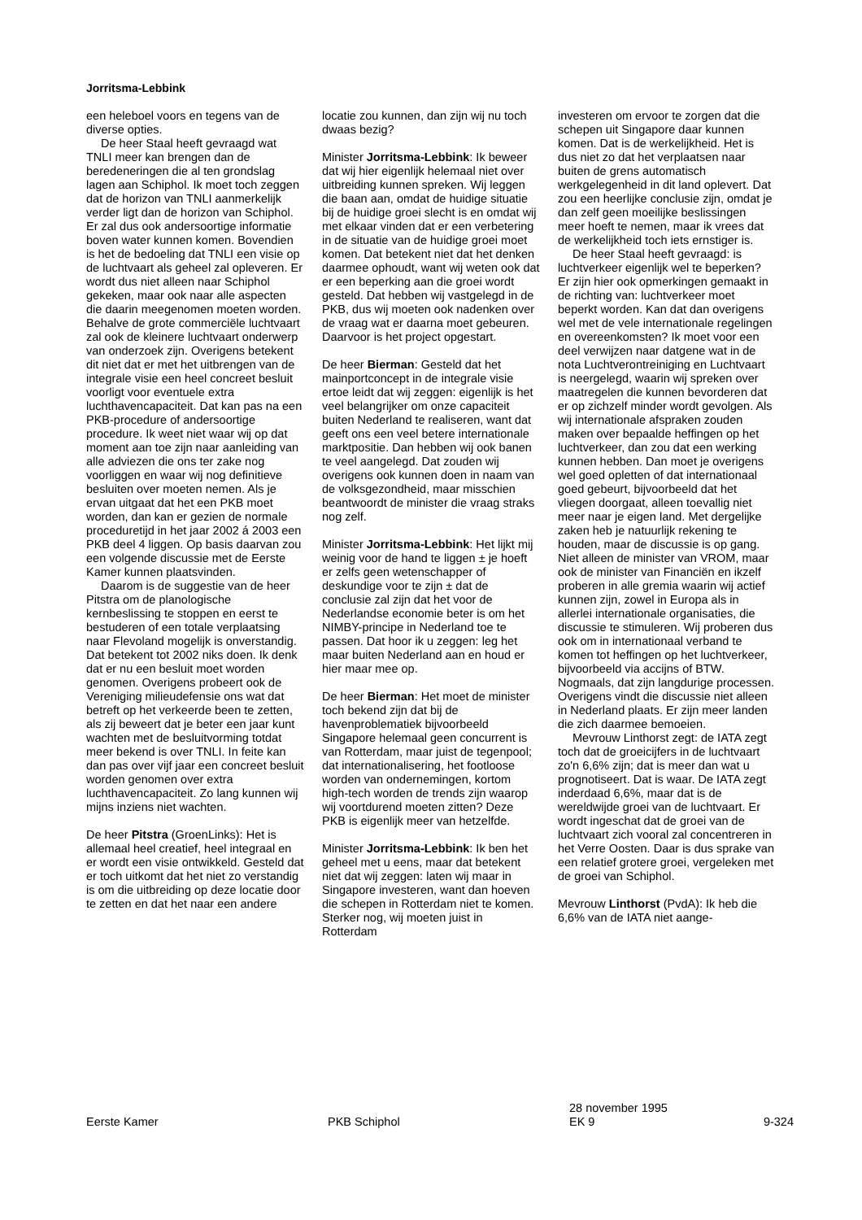Jorritsma-Lebbink
een heleboel voors en tegens van de diverse opties.
De heer Staal heeft gevraagd wat TNLI meer kan brengen dan de beredeneringen die al ten grondslag lagen aan Schiphol. Ik moet toch zeggen dat de horizon van TNLI aanmerkelijk verder ligt dan de horizon van Schiphol. Er zal dus ook andersoortige informatie boven water kunnen komen. Bovendien is het de bedoeling dat TNLI een visie op de luchtvaart als geheel zal opleveren. Er wordt dus niet alleen naar Schiphol gekeken, maar ook naar alle aspecten die daarin meegenomen moeten worden. Behalve de grote commerciële luchtvaart zal ook de kleinere luchtvaart onderwerp van onderzoek zijn. Overigens betekent dit niet dat er met het uitbrengen van de integrale visie een heel concreet besluit voorligt voor eventuele extra luchthavencapaciteit. Dat kan pas na een PKB-procedure of andersoortige procedure. Ik weet niet waar wij op dat moment aan toe zijn naar aanleiding van alle adviezen die ons ter zake nog voorliggen en waar wij nog definitieve besluiten over moeten nemen. Als je ervan uitgaat dat het een PKB moet worden, dan kan er gezien de normale proceduretijd in het jaar 2002 á 2003 een PKB deel 4 liggen. Op basis daarvan zou een volgende discussie met de Eerste Kamer kunnen plaatsvinden.
Daarom is de suggestie van de heer Pitstra om de planologische kernbeslissing te stoppen en eerst te bestuderen of een totale verplaatsing naar Flevoland mogelijk is onverstandig. Dat betekent tot 2002 niks doen. Ik denk dat er nu een besluit moet worden genomen. Overigens probeert ook de Vereniging milieudefensie ons wat dat betreft op het verkeerde been te zetten, als zij beweert dat je beter een jaar kunt wachten met de besluitvorming totdat meer bekend is over TNLI. In feite kan dan pas over vijf jaar een concreet besluit worden genomen over extra luchthavencapaciteit. Zo lang kunnen wij mijns inziens niet wachten.
De heer Pitstra (GroenLinks): Het is allemaal heel creatief, heel integraal en er wordt een visie ontwikkeld. Gesteld dat er toch uitkomt dat het niet zo verstandig is om die uitbreiding op deze locatie door te zetten en dat het naar een andere
locatie zou kunnen, dan zijn wij nu toch dwaas bezig?
Minister Jorritsma-Lebbink: Ik beweer dat wij hier eigenlijk helemaal niet over uitbreiding kunnen spreken. Wij leggen die baan aan, omdat de huidige situatie bij de huidige groei slecht is en omdat wij met elkaar vinden dat er een verbetering in de situatie van de huidige groei moet komen. Dat betekent niet dat het denken daarmee ophoudt, want wij weten ook dat er een beperking aan die groei wordt gesteld. Dat hebben wij vastgelegd in de PKB, dus wij moeten ook nadenken over de vraag wat er daarna moet gebeuren. Daarvoor is het project opgestart.
De heer Bierman: Gesteld dat het mainportconcept in de integrale visie ertoe leidt dat wij zeggen: eigenlijk is het veel belangrijker om onze capaciteit buiten Nederland te realiseren, want dat geeft ons een veel betere internationale marktpositie. Dan hebben wij ook banen te veel aangelegd. Dat zouden wij overigens ook kunnen doen in naam van de volksgezondheid, maar misschien beantwoordt de minister die vraag straks nog zelf.
Minister Jorritsma-Lebbink: Het lijkt mij weinig voor de hand te liggen ± je hoeft er zelfs geen wetenschapper of deskundige voor te zijn ± dat de conclusie zal zijn dat het voor de Nederlandse economie beter is om het NIMBY-principe in Nederland toe te passen. Dat hoor ik u zeggen: leg het maar buiten Nederland aan en houd er hier maar mee op.
De heer Bierman: Het moet de minister toch bekend zijn dat bij de havenproblematiek bijvoorbeeld Singapore helemaal geen concurrent is van Rotterdam, maar juist de tegenpool; dat internationalisering, het footloose worden van ondernemingen, kortom high-tech worden de trends zijn waarop wij voortdurend moeten zitten? Deze PKB is eigenlijk meer van hetzelfde.
Minister Jorritsma-Lebbink: Ik ben het geheel met u eens, maar dat betekent niet dat wij zeggen: laten wij maar in Singapore investeren, want dan hoeven die schepen in Rotterdam niet te komen. Sterker nog, wij moeten juist in Rotterdam
investeren om ervoor te zorgen dat die schepen uit Singapore daar kunnen komen. Dat is de werkelijkheid. Het is dus niet zo dat het verplaatsen naar buiten de grens automatisch werkgelegenheid in dit land oplevert. Dat zou een heerlijke conclusie zijn, omdat je dan zelf geen moeilijke beslissingen meer hoeft te nemen, maar ik vrees dat de werkelijkheid toch iets ernstiger is.
De heer Staal heeft gevraagd: is luchtverkeer eigenlijk wel te beperken? Er zijn hier ook opmerkingen gemaakt in de richting van: luchtverkeer moet beperkt worden. Kan dat dan overigens wel met de vele internationale regelingen en overeenkomsten? Ik moet voor een deel verwijzen naar datgene wat in de nota Luchtverontreiniging en Luchtvaart is neergelegd, waarin wij spreken over maatregelen die kunnen bevorderen dat er op zichzelf minder wordt gevolgen. Als wij internationale afspraken zouden maken over bepaalde heffingen op het luchtverkeer, dan zou dat een werking kunnen hebben. Dan moet je overigens wel goed opletten of dat internationaal goed gebeurt, bijvoorbeeld dat het vliegen doorgaat, alleen toevallig niet meer naar je eigen land. Met dergelijke zaken heb je natuurlijk rekening te houden, maar de discussie is op gang. Niet alleen de minister van VROM, maar ook de minister van Financiën en ikzelf proberen in alle gremia waarin wij actief kunnen zijn, zowel in Europa als in allerlei internationale organisaties, die discussie te stimuleren. Wij proberen dus ook om in internationaal verband te komen tot heffingen op het luchtverkeer, bijvoorbeeld via accijns of BTW. Nogmaals, dat zijn langdurige processen. Overigens vindt die discussie niet alleen in Nederland plaats. Er zijn meer landen die zich daarmee bemoeien.
Mevrouw Linthorst zegt: de IATA zegt toch dat de groeicijfers in de luchtvaart zo'n 6,6% zijn; dat is meer dan wat u prognotiseert. Dat is waar. De IATA zegt inderdaad 6,6%, maar dat is de wereldwijde groei van de luchtvaart. Er wordt ingeschat dat de groei van de luchtvaart zich vooral zal concentreren in het Verre Oosten. Daar is dus sprake van een relatief grotere groei, vergeleken met de groei van Schiphol.
Mevrouw Linthorst (PvdA): Ik heb die 6,6% van de IATA niet aange-
Eerste Kamer
PKB Schiphol 28 november 1995
EK 9
9-324